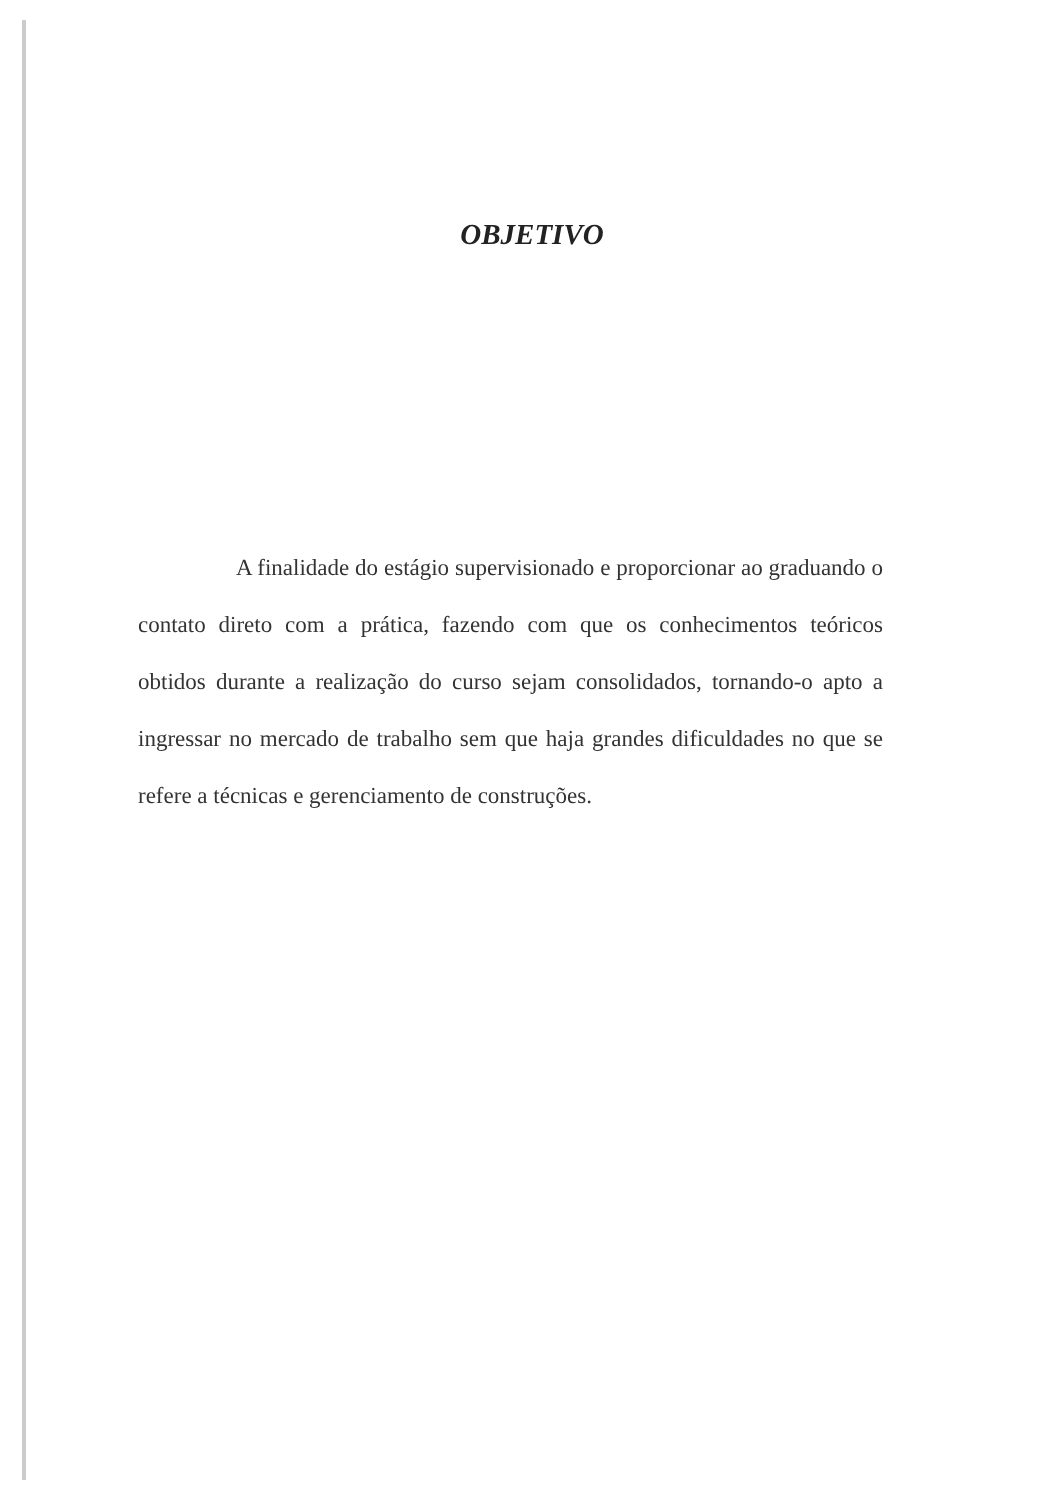OBJETIVO
A finalidade do estágio supervisionado e proporcionar ao graduando o contato direto com a prática, fazendo com que os conhecimentos teóricos obtidos durante a realização do curso sejam consolidados, tornando-o apto a ingressar no mercado de trabalho sem que haja grandes dificuldades no que se refere a técnicas e gerenciamento de construções.